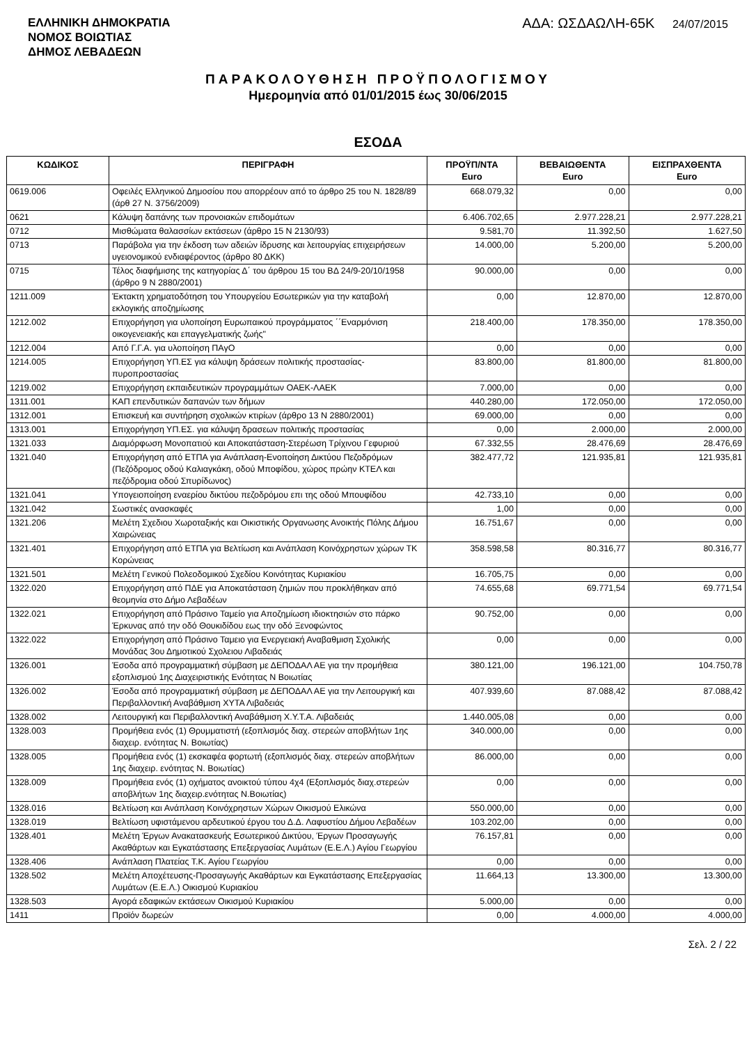ΕΛΛΗΝΙΚΗ ΔΗΜΟΚΡΑΤΙΑ
ΝΟΜΟΣ ΒΟΙΩΤΙΑΣ
ΔΗΜΟΣ ΛΕΒΑΔΕΩΝ
ΑΔΑ: ΩΣΔΑΩΛΗ-65Κ 24/07/2015
ΠΑΡΑΚΟΛΟΥΘΗΣΗ ΠΡΟΫΠΟΛΟΓΙΣΜΟΥ
Ημερομηνία από 01/01/2015 έως 30/06/2015
ΕΣΟΔΑ
| ΚΩΔΙΚΟΣ | ΠΕΡΙΓΡΑΦΗ | ΠΡΟΫΠ/ΝΤΑ Euro | ΒΕΒΑΙΩΘΕΝΤΑ Euro | ΕΙΣΠΡΑΧΘΕΝΤΑ Euro |
| --- | --- | --- | --- | --- |
| 0619.006 | Οφειλές Ελληνικού Δημοσίου που απορρέουν από το άρθρο 25 του Ν. 1828/89 (άρθ 27 Ν. 3756/2009) | 668.079,32 | 0,00 | 0,00 |
| 0621 | Κάλυψη δαπάνης των προνοιακών επιδομάτων | 6.406.702,65 | 2.977.228,21 | 2.977.228,21 |
| 0712 | Μισθώματα θαλασσίων εκτάσεων (άρθρο 15 Ν 2130/93) | 9.581,70 | 11.392,50 | 1.627,50 |
| 0713 | Παράβολα για την έκδοση των αδειών ίδρυσης και λειτουργίας επιχειρήσεων υγειονομικού ενδιαφέροντος (άρθρο 80 ΔΚΚ) | 14.000,00 | 5.200,00 | 5.200,00 |
| 0715 | Τέλος διαφήμισης της κατηγορίας Δ΄ του άρθρου 15 του ΒΔ 24/9-20/10/1958 (άρθρο 9 Ν 2880/2001) | 90.000,00 | 0,00 | 0,00 |
| 1211.009 | Έκτακτη χρηματοδότηση του Υπουργείου Εσωτερικών για την καταβολή εκλογικής αποζημίωσης | 0,00 | 12.870,00 | 12.870,00 |
| 1212.002 | Επιχορήγηση για υλοποίηση Ευρωπαικού προγράμματος ΄΄Εναρμόνιση οικογενειακής και επαγγελματικής ζωής" | 218.400,00 | 178.350,00 | 178.350,00 |
| 1212.004 | Από Γ.Γ.Α. για υλοποίηση ΠΑγΟ | 0,00 | 0,00 | 0,00 |
| 1214.005 | Επιχορήγηση ΥΠ.ΕΣ για κάλυψη δράσεων πολιτικής προστασίας-πυροπροστασίας | 83.800,00 | 81.800,00 | 81.800,00 |
| 1219.002 | Επιχορήγηση εκπαιδευτικών προγραμμάτων ΟΑΕΚ-ΛΑΕΚ | 7.000,00 | 0,00 | 0,00 |
| 1311.001 | ΚΑΠ επενδυτικών δαπανών των δήμων | 440.280,00 | 172.050,00 | 172.050,00 |
| 1312.001 | Επισκευή και συντήρηση σχολικών κτιρίων (άρθρο 13 Ν 2880/2001) | 69.000,00 | 0,00 | 0,00 |
| 1313.001 | Επιχορήγηση ΥΠ.ΕΣ. για κάλυψη δρασεων πολιτικής προστασίας | 0,00 | 2.000,00 | 2.000,00 |
| 1321.033 | Διαμόρφωση Μονοπατιού και Αποκατάσταση-Στερέωση Τρίχινου Γεφυριού | 67.332,55 | 28.476,69 | 28.476,69 |
| 1321.040 | Επιχορήγηση από ΕΤΠΑ για Ανάπλαση-Ενοποίηση Δικτύου Πεζοδρόμων (Πεζόδρομος οδού Καλιαγκάκη, οδού Μποφίδου, χώρος πρώην ΚΤΕΛ και πεζόδρομια οδού Σπυρίδωνος) | 382.477,72 | 121.935,81 | 121.935,81 |
| 1321.041 | Υπογειοποίηση εναερίου δικτύου πεζοδρόμου επι της οδού Μπουφίδου | 42.733,10 | 0,00 | 0,00 |
| 1321.042 | Σωστικές ανασκαφές | 1,00 | 0,00 | 0,00 |
| 1321.206 | Μελέτη Σχεδιου Χωροταξικής και Οικιστικής Οργανωσης Ανοικτής Πόλης Δήμου Χαιρώνειας | 16.751,67 | 0,00 | 0,00 |
| 1321.401 | Επιχορήγηση από ΕΤΠΑ για Βελτίωση και Ανάπλαση Κοινόχρηστων χώρων ΤΚ Κορώνειας | 358.598,58 | 80.316,77 | 80.316,77 |
| 1321.501 | Μελέτη Γενικού Πολεοδομικού Σχεδίου Κοινότητας Κυριακίου | 16.705,75 | 0,00 | 0,00 |
| 1322.020 | Επιχορήγηση από ΠΔΕ για Αποκατάσταση ζημιών που προκλήθηκαν από θεομηνία στο Δήμο Λεβαδέων | 74.655,68 | 69.771,54 | 69.771,54 |
| 1322.021 | Επιχορήγηση από Πράσινο Ταμείο για Αποζημίωση ιδιοκτησιών στο πάρκο Έρκυνας από την οδό Θουκιδίδου εως την οδό Ξενοφώντος | 90.752,00 | 0,00 | 0,00 |
| 1322.022 | Επιχορήγηση από Πράσινο Ταμειο για Ενεργειακή Αναβαθμιση Σχολικής Μονάδας 3ου Δημοτικού Σχολειου Λιβαδειάς | 0,00 | 0,00 | 0,00 |
| 1326.001 | Έσοδα από προγραμματική σύμβαση με ΔΕΠΟΔΑΛ ΑΕ για την προμήθεια εξοπλισμού 1ης Διαχειριστικής Ενότητας Ν Βοιωτίας | 380.121,00 | 196.121,00 | 104.750,78 |
| 1326.002 | Έσοδα από προγραμματική σύμβαση με ΔΕΠΟΔΑΛ ΑΕ για την Λειτουργική και Περιβαλλοντική Αναβάθμιση ΧΥΤΑ Λιβαδειάς | 407.939,60 | 87.088,42 | 87.088,42 |
| 1328.002 | Λειτουργική και Περιβαλλοντική Αναβάθμιση Χ.Υ.Τ.Α. Λιβαδειάς | 1.440.005,08 | 0,00 | 0,00 |
| 1328.003 | Προμήθεια ενός (1) Θρυμματιστή (εξοπλισμός διαχ. στερεών αποβλήτων 1ης διαχειρ. ενότητας Ν. Βοιωτίας) | 340.000,00 | 0,00 | 0,00 |
| 1328.005 | Προμήθεια ενός (1) εκσκαφέα φορτωτή (εξοπλισμός διαχ. στερεών αποβλήτων 1ης διαχειρ. ενότητας Ν. Βοιωτίας) | 86.000,00 | 0,00 | 0,00 |
| 1328.009 | Προμήθεια ενός (1) οχήματος ανοικτού τύπου 4χ4 (Εξοπλισμός διαχ.στερεών αποβλήτων 1ης διαχειρ.ενότητας Ν.Βοιωτίας) | 0,00 | 0,00 | 0,00 |
| 1328.016 | Βελτίωση και Ανάπλαση Κοινόχρηστων Χώρων Οικισμού Ελικώνα | 550.000,00 | 0,00 | 0,00 |
| 1328.019 | Βελτίωση υφιστάμενου αρδευτικού έργου του Δ.Δ. Λαφυστίου Δήμου Λεβαδέων | 103.202,00 | 0,00 | 0,00 |
| 1328.401 | Μελέτη Έργων Ανακατασκευής Εσωτερικού Δικτύου, Έργων Προσαγωγής Ακαθάρτων και Εγκατάστασης Επεξεργασίας Λυμάτων (Ε.Ε.Λ.) Αγίου Γεωργίου | 76.157,81 | 0,00 | 0,00 |
| 1328.406 | Ανάπλαση Πλατείας Τ.Κ. Αγίου Γεωργίου | 0,00 | 0,00 | 0,00 |
| 1328.502 | Μελέτη Αποχέτευσης-Προσαγωγής Ακαθάρτων και Εγκατάστασης Επεξεργασίας Λυμάτων (Ε.Ε.Λ.) Οικισμού Κυριακίου | 11.664,13 | 13.300,00 | 13.300,00 |
| 1328.503 | Αγορά εδαφικών εκτάσεων Οικισμού Κυριακίου | 5.000,00 | 0,00 | 0,00 |
| 1411 | Προϊόν δωρεών | 0,00 | 4.000,00 | 4.000,00 |
Σελ. 2 / 22